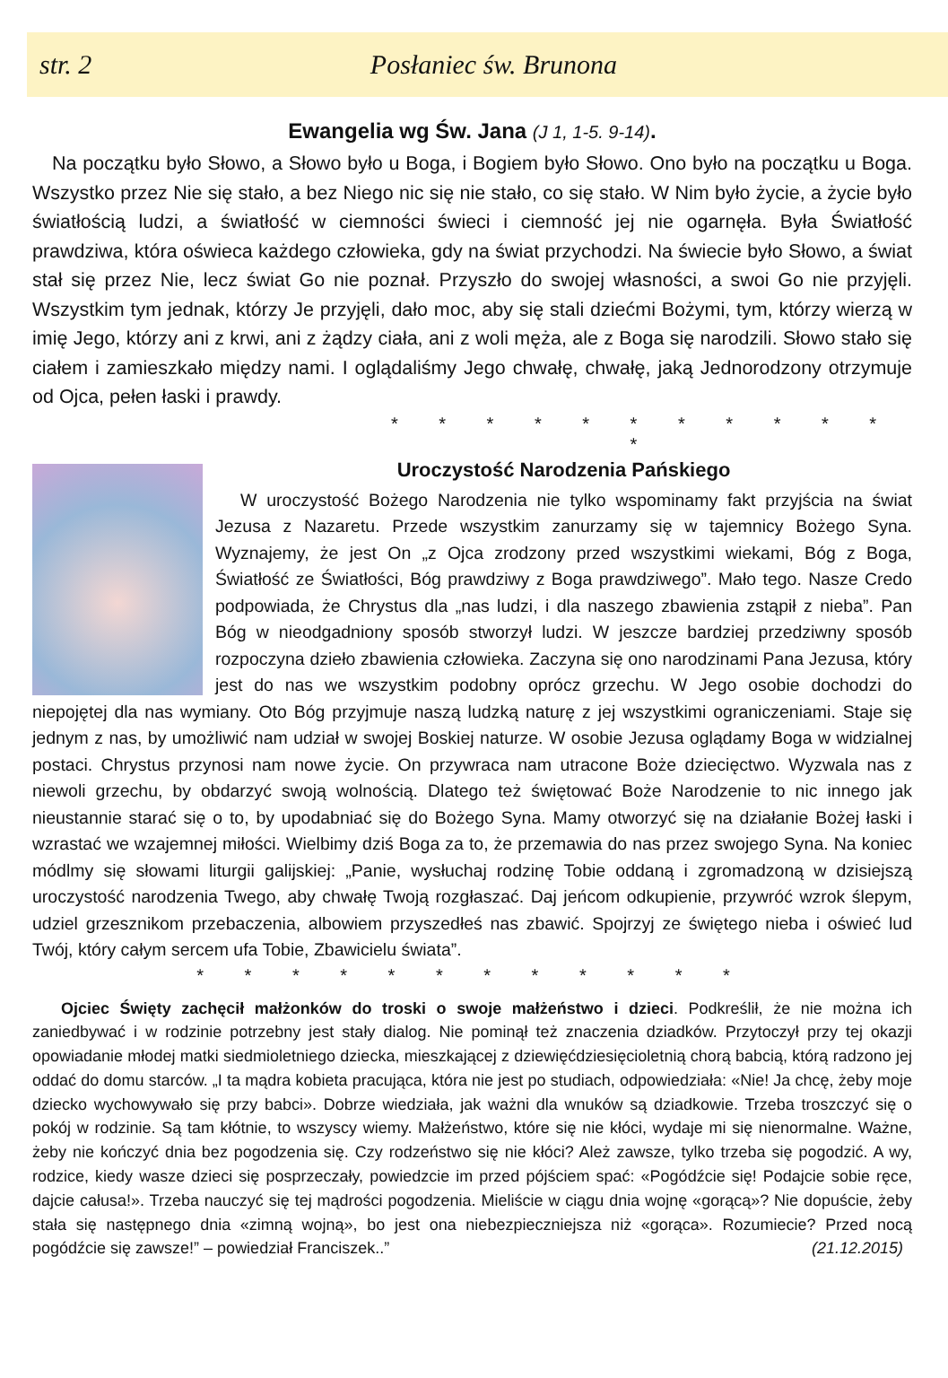str. 2 Posłaniec św. Brunona
Ewangelia wg Św. Jana (J 1, 1-5. 9-14).
Na początku było Słowo, a Słowo było u Boga, i Bogiem było Słowo. Ono było na początku u Boga. Wszystko przez Nie się stało, a bez Niego nic się nie stało, co się stało. W Nim było życie, a życie było światłością ludzi, a światłość w ciemności świeci i ciemność jej nie ogarnęła. Była Światłość prawdziwa, która oświeca każdego człowieka, gdy na świat przychodzi. Na świecie było Słowo, a świat stał się przez Nie, lecz świat Go nie poznał. Przyszło do swojej własności, a swoi Go nie przyjęli. Wszystkim tym jednak, którzy Je przyjęli, dało moc, aby się stali dziećmi Bożymi, tym, którzy wierzą w imię Jego, którzy ani z krwi, ani z żądzy ciała, ani z woli męża, ale z Boga się narodzili. Słowo stało się ciałem i zamieszkało między nami. I oglądaliśmy Jego chwałę, chwałę, jaką Jednorodzony otrzymuje od Ojca, pełen łaski i prawdy.
* * * * * * * * * * * *
Uroczystość Narodzenia Pańskiego
W uroczystość Bożego Narodzenia nie tylko wspominamy fakt przyjścia na świat Jezusa z Nazaretu. Przede wszystkim zanurzamy się w tajemnicy Bożego Syna. Wyznajemy, że jest On „z Ojca zrodzony przed wszystkimi wiekami, Bóg z Boga, Światłość ze Światłości, Bóg prawdziwy z Boga prawdziwego”. Mało tego. Nasze Credo podpowiada, że Chrystus dla „nas ludzi, i dla naszego zbawienia zstąpił z nieba”. Pan Bóg w nieodgadniony sposób stworzył ludzi. W jeszcze bardziej przedziwny sposób rozpoczyna dzieło zbawienia człowieka. Zaczyna się ono narodzinami Pana Jezusa, który jest do nas we wszystkim podobny oprócz grzechu. W Jego osobie dochodzi do niepojętej dla nas wymiany. Oto Bóg przyjmuje naszą ludzką naturę z jej wszystkimi ograniczeniami. Staje się jednym z nas, by umożliwić nam udział w swojej Boskiej naturze. W osobie Jezusa oglądamy Boga w widzialnej postaci. Chrystus przynosi nam nowe życie. On przywraca nam utracone Boże dziecięctwo. Wyzwala nas z niewoli grzechu, by obdarzyć swoją wolnością. Dlatego też świętować Boże Narodzenie to nic innego jak nieustannie starać się o to, by upodabniać się do Bożego Syna. Mamy otworzyć się na działanie Bożej łaski i wzrastać we wzajemnej miłości. Wielbimy dziś Boga za to, że przemawia do nas przez swojego Syna. Na koniec módlmy się słowami liturgii galijskiej: „Panie, wysłuchaj rodzinę Tobie oddaną i zgromadzoną w dzisiejszą uroczystość narodzenia Twego, aby chwałę Twoją rozgłaszać. Daj jeńcom odkupienie, przywróć wzrok ślepym, udziel grzesznikom przebaczenia, albowiem przyszedłeś nas zbawić. Spojrzyj ze świętego nieba i oświeć lud Twój, który całym sercem ufa Tobie, Zbawicielu świata”.
* * * * * * * * * * * *
Ojciec Święty zachęcił małżonków do troski o swoje małżeństwo i dzieci. Podkreślił, że nie można ich zaniedbywać i w rodzinie potrzebny jest stały dialog. Nie pominął też znaczenia dziadków. Przytoczył przy tej okazji opowiadanie młodej matki siedmioletniego dziecka, mieszkającej z dziewięćdziesięcioletnią chorą babcią, którą radzono jej oddać do domu starców. „I ta mądra kobieta pracująca, która nie jest po studiach, odpowiedziała: «Nie! Ja chcę, żeby moje dziecko wychowywało się przy babci». Dobrze wiedziała, jak ważni dla wnuków są dziadkowie. Trzeba troszczyć się o pokój w rodzinie. Są tam kłótnie, to wszyscy wiemy. Małżeństwo, które się nie kłóci, wydaje mi się nienormalne. Ważne, żeby nie kończyć dnia bez pogodzenia się. Czy rodzeństwo się nie kłóci? Ależ zawsze, tylko trzeba się pogodzić. A wy, rodzice, kiedy wasze dzieci się posprzeczały, powiedzcie im przed pójściem spać: «Pogódźcie się! Podajcie sobie ręce, dajcie całusa!». Trzeba nauczyć się tej mądrości pogodzenia. Mieliście w ciągu dnia wojnę «gorącą»? Nie dopuście, żeby stała się następnego dnia «zimną wojną», bo jest ona niebezpieczniejsza niż «gorąca». Rozumiecie? Przed nocą pogódźcie się zawsze!” – powiedział Franciszek..” (21.12.2015)